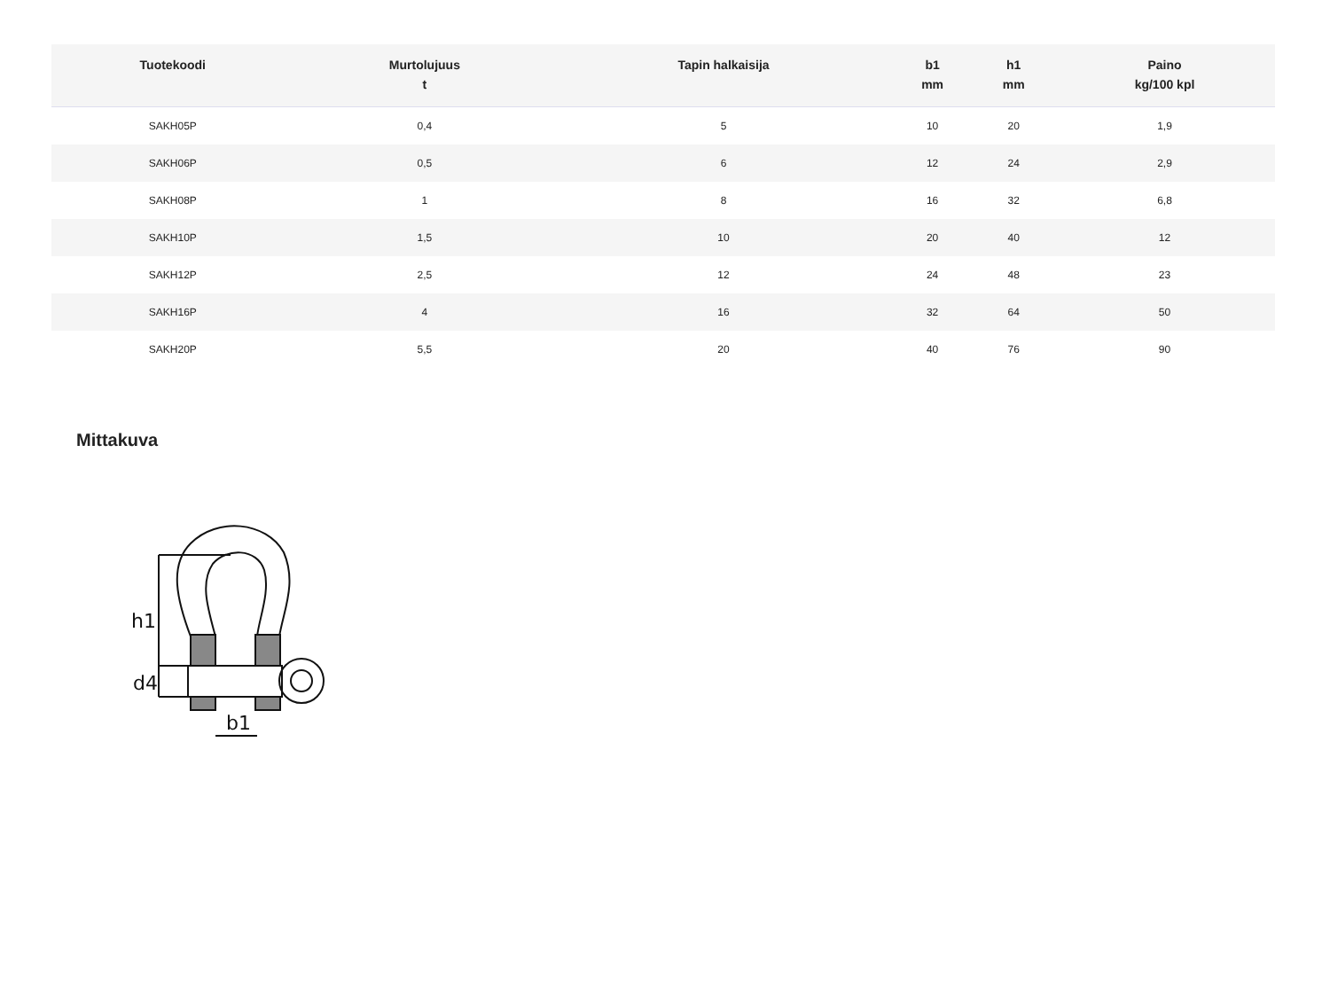| Tuotekoodi | Murtolujuus t | Tapin halkaisija | b1 mm | h1 mm | Paino kg/100 kpl |
| --- | --- | --- | --- | --- | --- |
| SAKH05P | 0,4 | 5 | 10 | 20 | 1,9 |
| SAKH06P | 0,5 | 6 | 12 | 24 | 2,9 |
| SAKH08P | 1 | 8 | 16 | 32 | 6,8 |
| SAKH10P | 1,5 | 10 | 20 | 40 | 12 |
| SAKH12P | 2,5 | 12 | 24 | 48 | 23 |
| SAKH16P | 4 | 16 | 32 | 64 | 50 |
| SAKH20P | 5,5 | 20 | 40 | 76 | 90 |
Mittakuva
h1
d4
b1